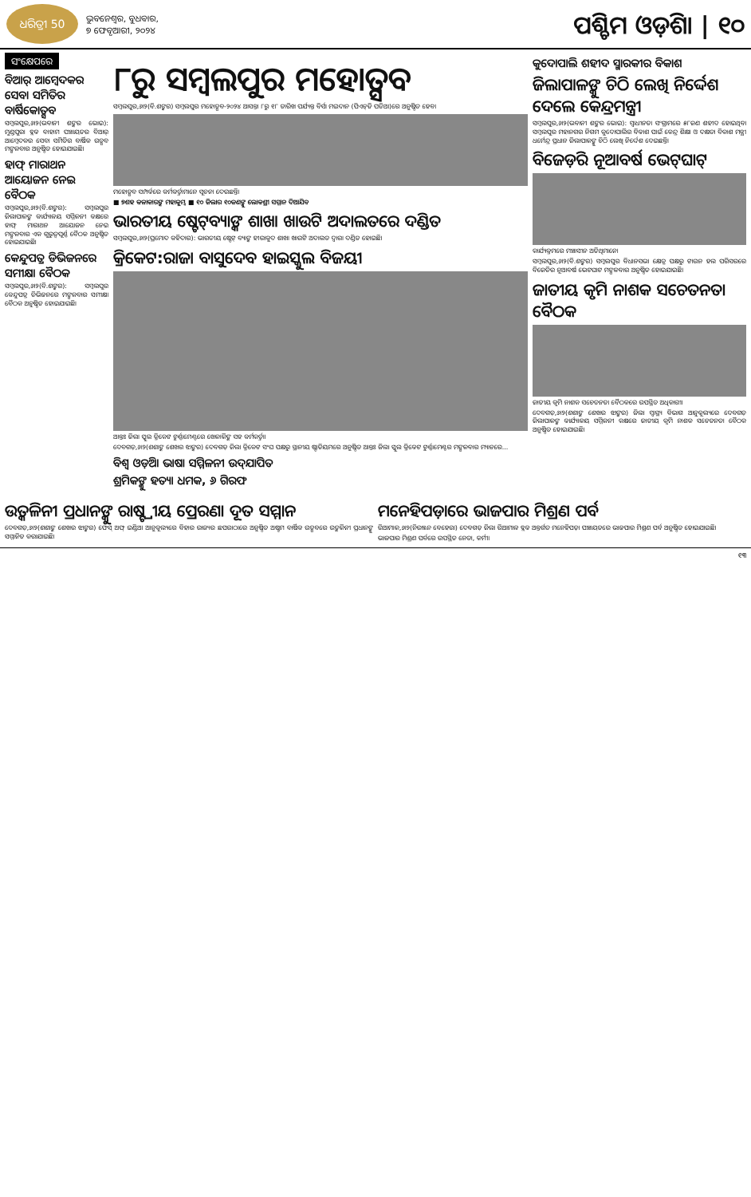ଧରିତ୍ରୀ 50
ଭୁବନେଶ୍ୱର, ବୁଧବାର,
୭ ଫେବୃଆରୀ, ୨୦୨୪
ପଶ୍ଚିମ ଓଡ଼ିଶା | ୧୦
ସଂକ୍ଷେପରେ
ବିଆର୍ ଆମ୍ବେଦକର ସେବା ସମିତିର ବାର୍ଷିକୋତ୍ସବ
ସମ୍ବଲପୁର,୬ା୨(ଭବାନୀ ଶଙ୍କର ଭୋଇ): ମୁଣ୍ଡପୁରା ବ୍ଲକ ବାହାମ ପଞ୍ଚାୟତର ବିଆର୍ ଆମ୍ବେଦକର ସେବା ସମିତିର ବାର୍ଷିକ ଉତ୍ସବ ମଙ୍ଗଳବାର ଅନୁଷ୍ଠିତ ହୋଇଯାଇଛି।
ହାଫ୍ ମାରାଥନ ଆୟୋଜନ ନେଇ ବୈଠକ
ସମ୍ବଲପୁର,୬ା୨(ବି.ଶଙ୍କର): ସମ୍ବଲପୁର ଜିଲାପାଳଙ୍କ କାର୍ଯ୍ୟାଳୟ ସମ୍ମିଳନୀ କକ୍ଷରେ ହାଫ୍ ମାରାଥନ ଆୟୋଜନ ନେଇ ମଙ୍ଗଳବାର ଏକ ଗୁରୁତ୍ୱପୂର୍ଣ୍ଣ ବୈଠକ ଅନୁଷ୍ଠିତ ହୋଇଯାଇଛି।
କେନ୍ଦୁପତ୍ର ଡିଭିଜନରେ ସମୀକ୍ଷା ବୈଠକ
ସମ୍ବଲପୁର,୬ା୨(ବି.ଶଙ୍କର): ସମ୍ବଲପୁର କେନ୍ଦୁପତ୍ର ଡିଭିଜନରେ ମଙ୍ଗଳବାର ସମୀକ୍ଷା ବୈଠକ ଅନୁଷ୍ଠିତ ହୋଇଯାଇଛି।
୮ରୁ ସମ୍ବଲପୁର ମହୋତ୍ସବ
ସମ୍ବଲପୁର,୬ା୨(ବି.ଶଙ୍କର) ସମ୍ବଲପୁର ମହୋତ୍ସବ-୨୦୨୪ ଆସନ୍ତା ୮ରୁ ୧୮ ତାରିଖ ପର୍ଯ୍ୟନ୍ତ ବିର୍ସା ମଇଦାନ (ପିଏଚ୍‌ଡି ପଡିଆ)ରେ ଅନୁଷ୍ଠିତ ହେବ।
ମହୋତ୍ସବ ସମ୍ପର୍କରେ କର୍ମକର୍ତ୍ତାମାନେ ସୂଚନା ଦେଉଛନ୍ତି।
■ ୭ଶହ କଳାକାରଙ୍କ ମହାକୁମ୍ଭ ■ ୧୦ ଜିଲାର ୧୦ଜଣଙ୍କୁ ଲୋକଶ୍ରୀ ସମ୍ମାନ ଦିଆଯିବ
ଭାରତୀୟ ଷ୍ଟେଟ୍‌ବ୍ୟାଙ୍କ ଶାଖା ଖାଉଟି ଅଦାଲତରେ ଦଣ୍ଡିତ
ସମ୍ବଲପୁର,୬ା୨(ପ୍ରମୋଦ କହିଦାର): ଭାରତୀୟ ଷ୍ଟେଟ୍ ବ୍ୟାଙ୍କ ହୀରାକୁଦ ଶାଖା ଖାଉଟି ଅଦାଲତ ଦ୍ୱାରା ଦଣ୍ଡିତ ହୋଇଛି।
କ୍ରିକେଟ:ରାଜା ବାସୁଦେବ ହାଇସ୍କୁଲ ବିଜୟୀ
ଆନ୍ତଃ ଜିଲା ସ୍କୁଲ କ୍ରିକେଟ ଟୁର୍ଣ୍ଣାମେଣ୍ଟରେ ଖେଳାଳିଙ୍କ ସହ କର୍ମକର୍ତ୍ତା।
ଦେବଗଡ଼,୬ା୨(ଶଶାଙ୍କ ଶେଖର ଝାଙ୍କର) ଦେବଗଡ଼ ଜିଲା କ୍ରିକେଟ ସଂଘ ପକ୍ଷରୁ ସ୍ଥାନୀୟ ଷ୍ଟାଡିୟମରେ ଅନୁଷ୍ଠିତ ଆନ୍ତଃ ଜିଲା ସ୍କୁଲ କ୍ରିକେଟ ଟୁର୍ଣ୍ଣାମେଣ୍ଟର ମଙ୍ଗଳବାର ମ୍ୟାଚରେ...
ବିଶ୍ୱ ଓଡ଼ିଆ ଭାଷା ସମ୍ମିଳନୀ ଉଦ୍‌ଯାପିତ
ଶ୍ରମିକଙ୍କୁ ହତ୍ୟା ଧମକ, ୬ ଗିରଫ
କୁଦୋପାଲି ଶହୀଦ ସ୍ମାରକୀର ବିକାଶ
ଜିଲାପାଳଙ୍କୁ ଚିଠି ଲେଖି ନିର୍ଦ୍ଦେଶ ଦେଲେ କେନ୍ଦ୍ରମନ୍ତ୍ରୀ
ସମ୍ବଲପୁର,୬ା୨(ଭବାନୀ ଶଙ୍କର ଭୋଇ): ସ୍ୱାଧୀନତା ସଂଗ୍ରାମରେ ୫୮ଜଣ ଶହୀଦ ହୋଇଥିବା ସମ୍ବଲପୁର ମହାନଗର ନିଗମ କୁଦୋପାଲିର ବିକାଶ ପାଇଁ କେନ୍ଦ୍ର ଶିକ୍ଷା ଓ ଦକ୍ଷତା ବିକାଶ ମନ୍ତ୍ରୀ ଧର୍ମେନ୍ଦ୍ର ପ୍ରଧାନ ଜିଲାପାଳଙ୍କୁ ଚିଠି ଲେଖି ନିର୍ଦ୍ଦେଶ ଦେଇଛନ୍ତି।
ବିଜେଡ଼ିର ନୂଆବର୍ଷ ଭେଟ୍‌ଘାଟ୍
କାର୍ଯ୍ୟକ୍ରମରେ ମଞ୍ଚାସୀନ ଅତିଥିମାନେ।
ସମ୍ବଲପୁର,୬ା୨(ବି.ଶଙ୍କର) ସମ୍ବଲପୁର ବିଧାନସଭା କ୍ଷେତ୍ର ପକ୍ଷରୁ ଟାଉନ ହଲ ପରିସରରେ ବିଜେଡିର ନୂଆବର୍ଷ ଭେଟଘାଟ ମଙ୍ଗଳବାର ଅନୁଷ୍ଠିତ ହୋଇଯାଇଛି।
ଜାତୀୟ କୃମି ନାଶକ ସଚେତନତା ବୈଠକ
ଜାତୀୟ କୃମି ନାଶକ ସଚେତନତା ବୈଠକରେ ଉପସ୍ଥିତ ଅଧିକାରୀ।
ଦେବଗଡ଼,୬ା୨(ଶଶାଙ୍କ ଶେଖର ଝାଙ୍କର) ଜିଲା ସ୍ୱାସ୍ଥ୍ୟ ବିଭାଗ ଆନୁକୂଲ୍ୟରେ ଦେବଗଡ଼ ଜିଲାପାଳଙ୍କ କାର୍ଯ୍ୟାଳୟ ସମ୍ମିଳନୀ କକ୍ଷରେ ଜାତୀୟ କୃମି ନାଶକ ସଚେତନତା ବୈଠକ ଅନୁଷ୍ଠିତ ହୋଇଯାଇଛି।
ଉତ୍କଳିନୀ ପ୍ରଧାନଙ୍କୁ ରାଷ୍ଟ୍ରୀୟ ପ୍ରେରଣା ଦୂତ ସମ୍ମାନ
ଦେବଗଡ଼,୬ା୨(ଶଶାଙ୍କ ଶେଖର ଝାଙ୍କର) ଫେସ୍ ଅଫ୍ ଇଣ୍ଡିଆ ଆନୁକୂଲ୍ୟରେ ବିହାର ରାଜ୍ୟର ଛପରାଠାରେ ଅନୁଷ୍ଠିତ ଅଷ୍ଟମ ବାର୍ଷିକ ଉତ୍ସବରେ ଉତ୍କଳିନୀ ପ୍ରଧାନଙ୍କୁ ସମ୍ମାନିତ କରାଯାଇଛି।
ମନେହିପଡ଼ାରେ ଭାଜପାର ମିଶ୍ରଣ ପର୍ବ
ରିଆମାଳ,୬ା୨(ନିରଞ୍ଜନ ବେହେରା) ଦେବଗଡ଼ ଜିଲା ରିଆମାଳ ବ୍ଲକ ଅନ୍ତର୍ଗତ ମନେହିପଡ଼ା ପଞ୍ଚାୟତରେ ଭାଜପାର ମିଶ୍ରଣ ପର୍ବ ଅନୁଷ୍ଠିତ ହୋଇଯାଇଛି।
ଭାଜପାର ମିଶ୍ରଣ ପର୍ବରେ ଉପସ୍ଥିତ ନେତା, କର୍ମୀ।
୧୩